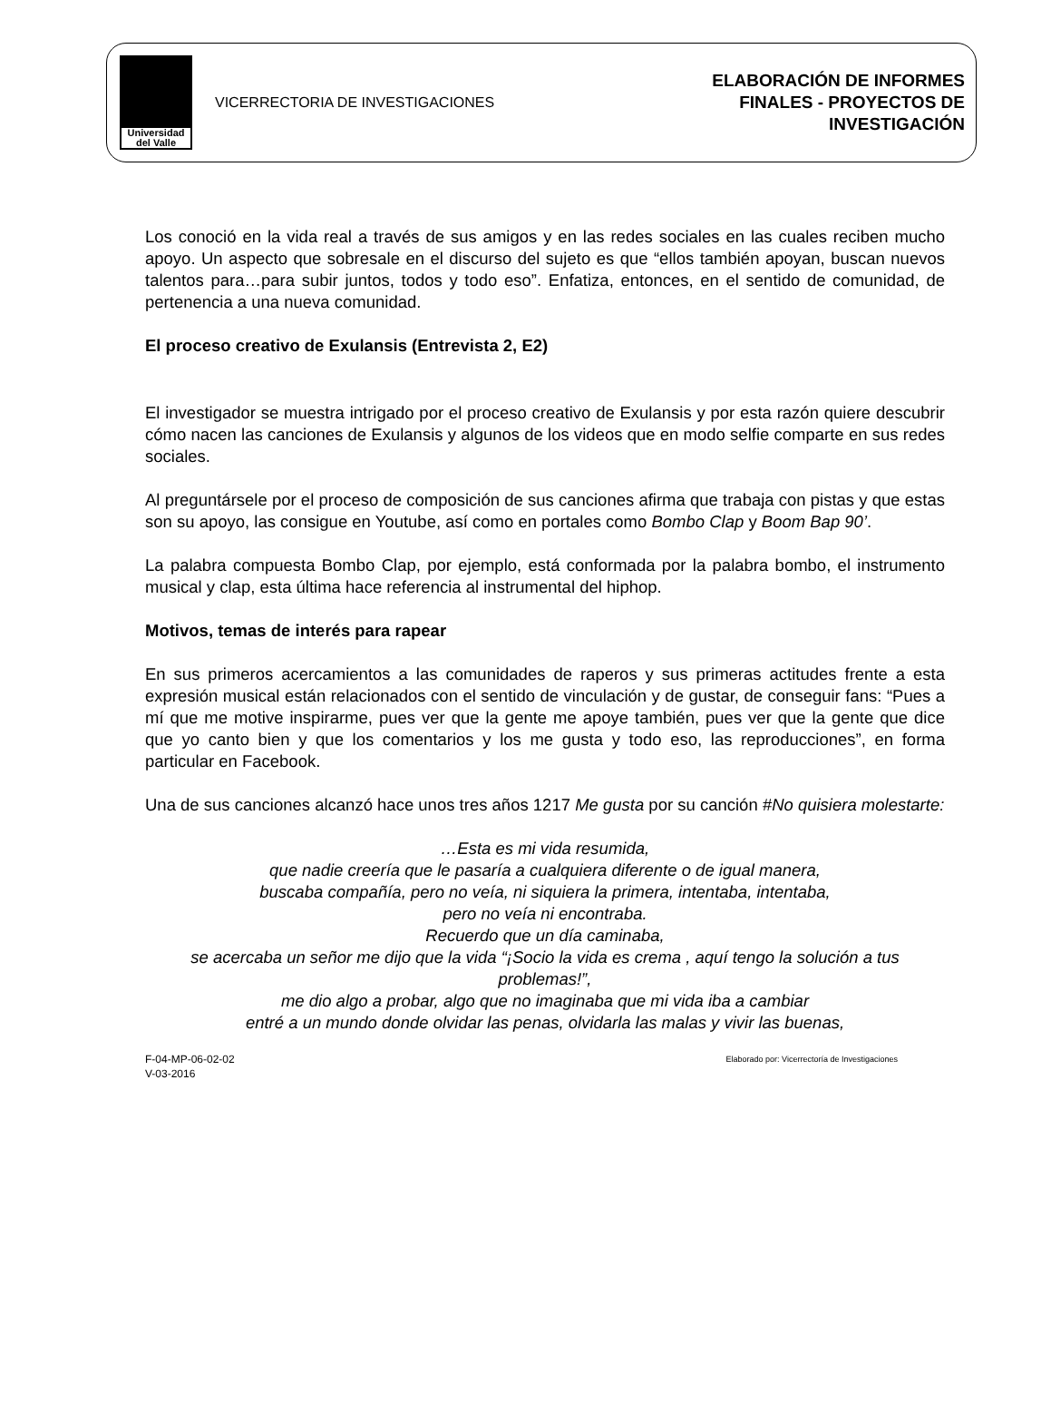Universidad
del Valle
VICERRECTORIA DE INVESTIGACIONES
ELABORACIÓN DE INFORMES
FINALES - PROYECTOS DE
INVESTIGACIÓN
Los conoció en la vida real a través de sus amigos y en las redes sociales en las cuales reciben mucho apoyo. Un aspecto que sobresale en el discurso del sujeto es que “ellos también apoyan, buscan nuevos talentos para…para subir juntos, todos y todo eso”. Enfatiza, entonces, en el sentido de comunidad, de pertenencia a una nueva comunidad.
El proceso creativo de Exulansis (Entrevista 2, E2)
El investigador se muestra intrigado por el proceso creativo de Exulansis y por esta razón quiere descubrir cómo nacen las canciones de Exulansis y algunos de los videos que en modo selfie comparte en sus redes sociales.
Al preguntársele por el proceso de composición de sus canciones afirma que trabaja con pistas y que estas son su apoyo, las consigue en Youtube, así como en portales como Bombo Clap y Boom Bap 90’.
La palabra compuesta Bombo Clap, por ejemplo, está conformada por la palabra bombo, el instrumento musical y clap, esta última hace referencia al instrumental del hiphop.
Motivos, temas de interés para rapear
En sus primeros acercamientos a las comunidades de raperos y sus primeras actitudes frente a esta expresión musical están relacionados con el sentido de vinculación y de gustar, de conseguir fans: “Pues a mí que me motive inspirarme, pues ver que la gente me apoye también, pues ver que la gente que dice que yo canto bien y que los comentarios y los me gusta y todo eso, las reproducciones”, en forma particular en Facebook.
Una de sus canciones alcanzó hace unos tres años 1217 Me gusta por su canción #No quisiera molestarte:
…Esta es mi vida resumida,
que nadie creería que le pasaría a cualquiera diferente o de igual manera,
buscaba compañía, pero no veía, ni siquiera la primera, intentaba, intentaba,
pero no veía ni encontraba.
Recuerdo que un día caminaba,
se acercaba un señor me dijo que la vida “¡Socio la vida es crema , aquí tengo la solución a tus problemas!”,
me dio algo a probar, algo que no imaginaba que mi vida iba a cambiar
entré a un mundo donde olvidar las penas, olvidarla las malas y vivir las buenas,
F-04-MP-06-02-02
V-03-2016
Elaborado por: Vicerrectoría de Investigaciones